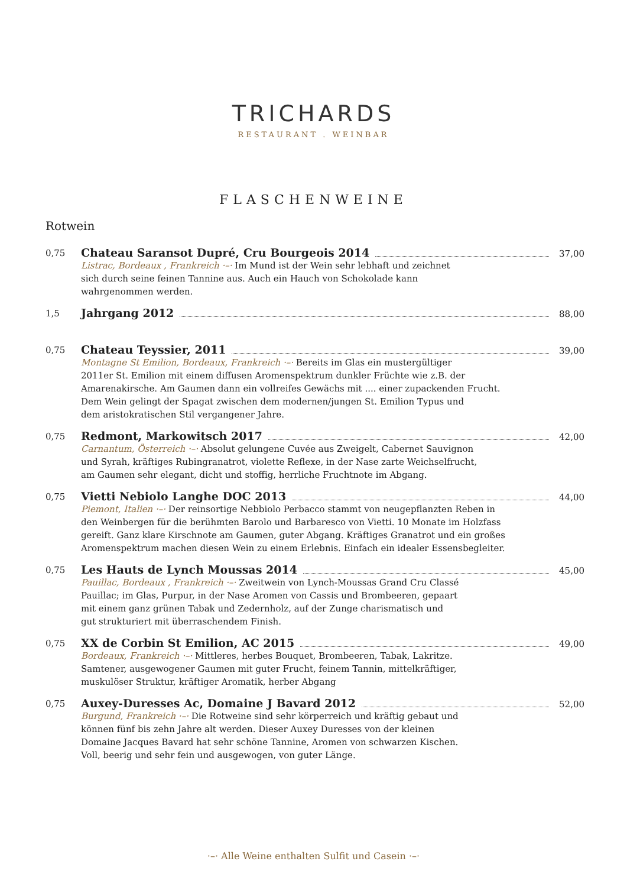TRICHARDS
RESTAURANT . WEINBAR
FLASCHENWEINE
Rotwein
0,75
Chateau Saransot Dupré, Cru Bourgeois 2014 37,00
Listrac, Bordeaux , Frankreich ·–· Im Mund ist der Wein sehr lebhaft und zeichnet
sich durch seine feinen Tannine aus. Auch ein Hauch von Schokolade kann
wahrgenommen werden.
1,5
Jahrgang 2012 88,00
0,75
Chateau Teyssier, 2011 39,00
Montagne St Emilion, Bordeaux, Frankreich ·–· Bereits im Glas ein mustergültiger
2011er St. Emilion mit einem diffusen Aromenspektrum dunkler Früchte wie z.B. der
Amarenakirsche. Am Gaumen dann ein vollreifes Gewächs mit .... einer zupackenden Frucht.
Dem Wein gelingt der Spagat zwischen dem modernen/jungen St. Emilion Typus und
dem aristokratischen Stil vergangener Jahre.
0,75
Redmont, Markowitsch 2017 42,00
Carnantum, Österreich ·–· Absolut gelungene Cuvée aus Zweigelt, Cabernet Sauvignon
und Syrah, kräftiges Rubingranatrot, violette Reflexe, in der Nase zarte Weichselfrucht,
am Gaumen sehr elegant, dicht und stoffig, herrliche Fruchtnote im Abgang.
0,75
Vietti Nebiolo Langhe DOC 2013 44,00
Piemont, Italien ·–· Der reinsortige Nebbiolo Perbacco stammt von neugepflanzten Reben in
den Weinbergen für die berühmten Barolo und Barbaresco von Vietti. 10 Monate im Holzfass
gereift. Ganz klare Kirschnote am Gaumen, guter Abgang. Kräftiges Granatrot und ein großes
Aromenspektrum machen diesen Wein zu einem Erlebnis. Einfach ein idealer Essensbegleiter.
0,75
Les Hauts de Lynch Moussas 2014 45,00
Pauillac, Bordeaux , Frankreich ·–· Zweitwein von Lynch-Moussas Grand Cru Classé
Pauillac; im Glas, Purpur, in der Nase Aromen von Cassis und Brombeeren, gepaart
mit einem ganz grünen Tabak und Zedernholz, auf der Zunge charismatisch und
gut strukturiert mit überraschendem Finish.
0,75
XX de Corbin St Emilion, AC 2015 49,00
Bordeaux, Frankreich ·–· Mittleres, herbes Bouquet, Brombeeren, Tabak, Lakritze.
Samtener, ausgewogener Gaumen mit guter Frucht, feinem Tannin, mittelkräftiger,
muskulöser Struktur, kräftiger Aromatik, herber Abgang
0,75
Auxey-Duresses Ac, Domaine J Bavard 2012 52,00
Burgund, Frankreich ·–· Die Rotweine sind sehr körperreich und kräftig gebaut und
können fünf bis zehn Jahre alt werden. Dieser Auxey Duresses von der kleinen
Domaine Jacques Bavard hat sehr schöne Tannine, Aromen von schwarzen Kischen.
Voll, beerig und sehr fein und ausgewogen, von guter Länge.
·–· Alle Weine enthalten Sulfit und Casein ·–·